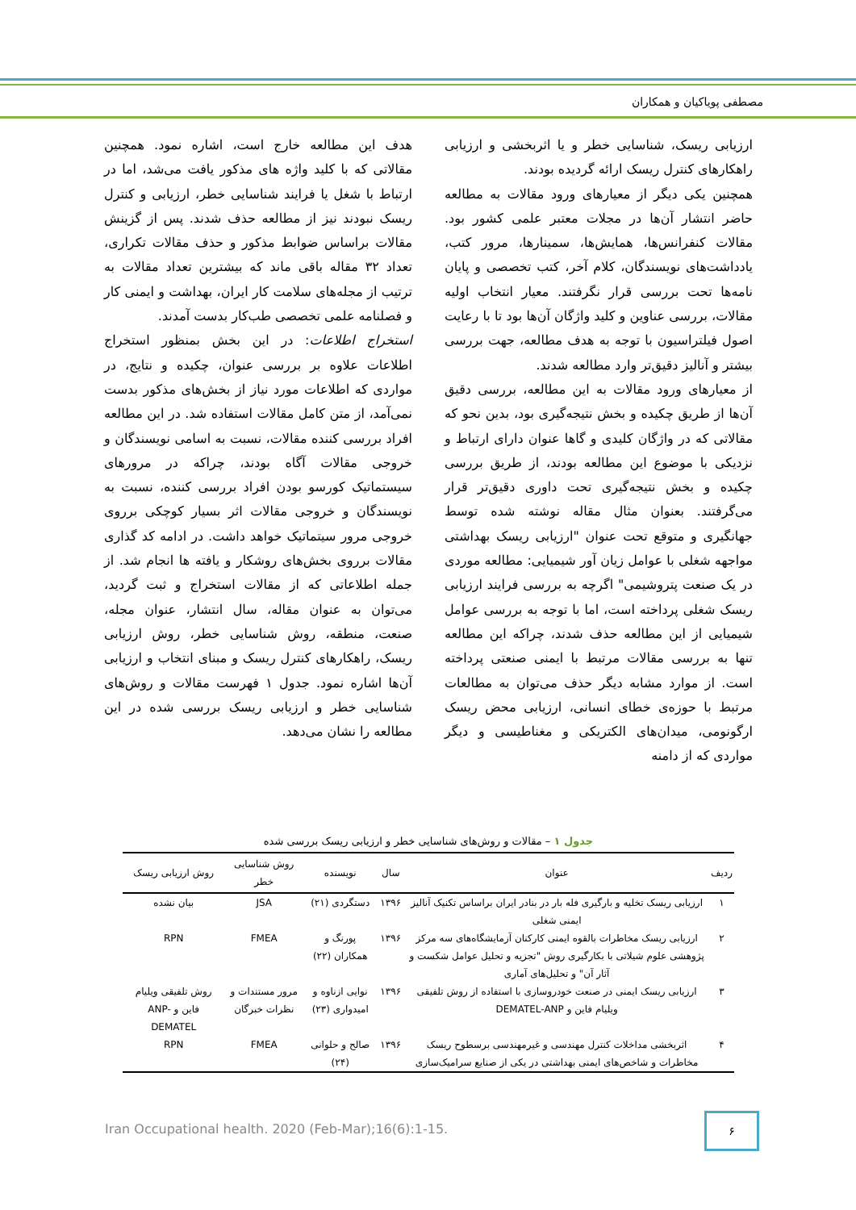مصطفی پویاکیان و همکاران
ارزیابی ریسک، شناسایی خطر و یا اثربخشی و ارزیابی راهکارهای کنترل ریسک ارائه گردیده بودند.
همچنین یکی دیگر از معیارهای ورود مقالات به مطالعه حاضر انتشار آن‌ها در مجلات معتبر علمی کشور بود. مقالات کنفرانس‌ها، همایش‌ها، سمینارها، مرور کتب، یادداشت‌های نویسندگان، کلام آخر، کتب تخصصی و پایان نامه‌ها تحت بررسی قرار نگرفتند. معیار انتخاب اولیه مقالات، بررسی عناوین و کلید واژگان آن‌ها بود تا با رعایت اصول فیلتراسیون با توجه به هدف مطالعه، جهت بررسی بیشتر و آنالیز دقیق‌تر وارد مطالعه شدند.
از معیارهای ورود مقالات به این مطالعه، بررسی دقیق آن‌ها از طریق چکیده و بخش نتیجه‌گیری بود، بدین نحو که مقالاتی که در واژگان کلیدی و گاها عنوان دارای ارتباط و نزدیکی با موضوع این مطالعه بودند، از طریق بررسی چکیده و بخش نتیجه‌گیری تحت داوری دقیق‌تر قرار می‌گرفتند. بعنوان مثال مقاله نوشته شده توسط جهانگیری و متوقع تحت عنوان "ارزیابی ریسک بهداشتی مواجهه شغلی با عوامل زیان آور شیمیایی: مطالعه موردی در یک صنعت پتروشیمی" اگرچه به بررسی فرایند ارزیابی ریسک شغلی پرداخته است، اما با توجه به بررسی عوامل شیمیایی از این مطالعه حذف شدند، چراکه این مطالعه تنها به بررسی مقالات مرتبط با ایمنی صنعتی پرداخته است. از موارد مشابه دیگر حذف می‌توان به مطالعات مرتبط با حوزه‌ی خطای انسانی، ارزیابی محض ریسک ارگونومی، میدان‌های الکتریکی و مغناطیسی و دیگر مواردی که از دامنه
هدف این مطالعه خارج است، اشاره نمود. همچنین مقالاتی که با کلید واژه های مذکور یافت می‌شد، اما در ارتباط با شغل یا فرایند شناسایی خطر، ارزیابی و کنترل ریسک نبودند نیز از مطالعه حذف شدند. پس از گزینش مقالات براساس ضوابط مذکور و حذف مقالات تکراری، تعداد ۳۲ مقاله باقی ماند که بیشترین تعداد مقالات به ترتیب از مجله‌های سلامت کار ایران، بهداشت و ایمنی کار و فصلنامه علمی تخصصی طب‌کار بدست آمدند.
استخراج اطلاعات: در این بخش بمنظور استخراج اطلاعات علاوه بر بررسی عنوان، چکیده و نتایج، در مواردی که اطلاعات مورد نیاز از بخش‌های مذکور بدست نمی‌آمد، از متن کامل مقالات استفاده شد. در این مطالعه افراد بررسی کننده مقالات، نسبت به اسامی نویسندگان و خروجی مقالات آگاه بودند، چراکه در مرورهای سیستماتیک کورسو بودن افراد بررسی کننده، نسبت به نویسندگان و خروجی مقالات اثر بسیار کوچکی برروی خروجی مرور سیتماتیک خواهد داشت. در ادامه کد گذاری مقالات برروی بخش‌های روشکار و یافته ها انجام شد. از جمله اطلاعاتی که از مقالات استخراج و ثبت گردید، می‌توان به عنوان مقاله، سال انتشار، عنوان مجله، صنعت، منطقه، روش شناسایی خطر، روش ارزیابی ریسک، راهکارهای کنترل ریسک و مبنای انتخاب و ارزیابی آن‌ها اشاره نمود. جدول ۱ فهرست مقالات و روش‌های شناسایی خطر و ارزیابی ریسک بررسی شده در این مطالعه را نشان می‌دهد.
جدول ۱ – مقالات و روش‌های شناسایی خطر و ارزیابی ریسک بررسی شده
| ردیف | عنوان | سال | نویسنده | روش شناسایی خطر | روش ارزیابی ریسک |
| --- | --- | --- | --- | --- | --- |
| ۱ | ارزیابی ریسک تخلیه و بارگیری فله بار در بنادر ایران براساس تکنیک آنالیز ایمنی شغلی | ۱۳۹۶ | دستگردی (۲۱) | JSA | بیان نشده |
| ۲ | ارزیابی ریسک مخاطرات بالقوه ایمنی کارکنان آزمایشگاه‌های سه مرکز پژوهشی علوم شیلاتی با بکارگیری روش "تجزیه و تحلیل عوامل شکست و آثار آن" و تحلیل‌های آماری | ۱۳۹۶ | پورنگ و همکاران (۲۲) | FMEA | RPN |
| ۳ | ارزیابی ریسک ایمنی در صنعت خودروسازی با استفاده از روش تلفیقی ویلیام فاین و DEMATEL-ANP | ۱۳۹۶ | نوایی ازناوه و امیدواری (۲۳) | مرور مستندات و نظرات خبرگان | روش تلفیقی ویلیام فاین و ANP-DEMATEL |
| ۴ | اثربخشی مداخلات کنترل مهندسی و غیرمهندسی برسطوح ریسک مخاطرات و شاخص‌های ایمنی بهداشتی در یکی از صنایع سرامیک‌سازی | ۱۳۹۶ | صالح و حلوانی (۲۴) | FMEA | RPN |
Iran Occupational health. 2020 (Feb-Mar);16(6):1-15.
۶